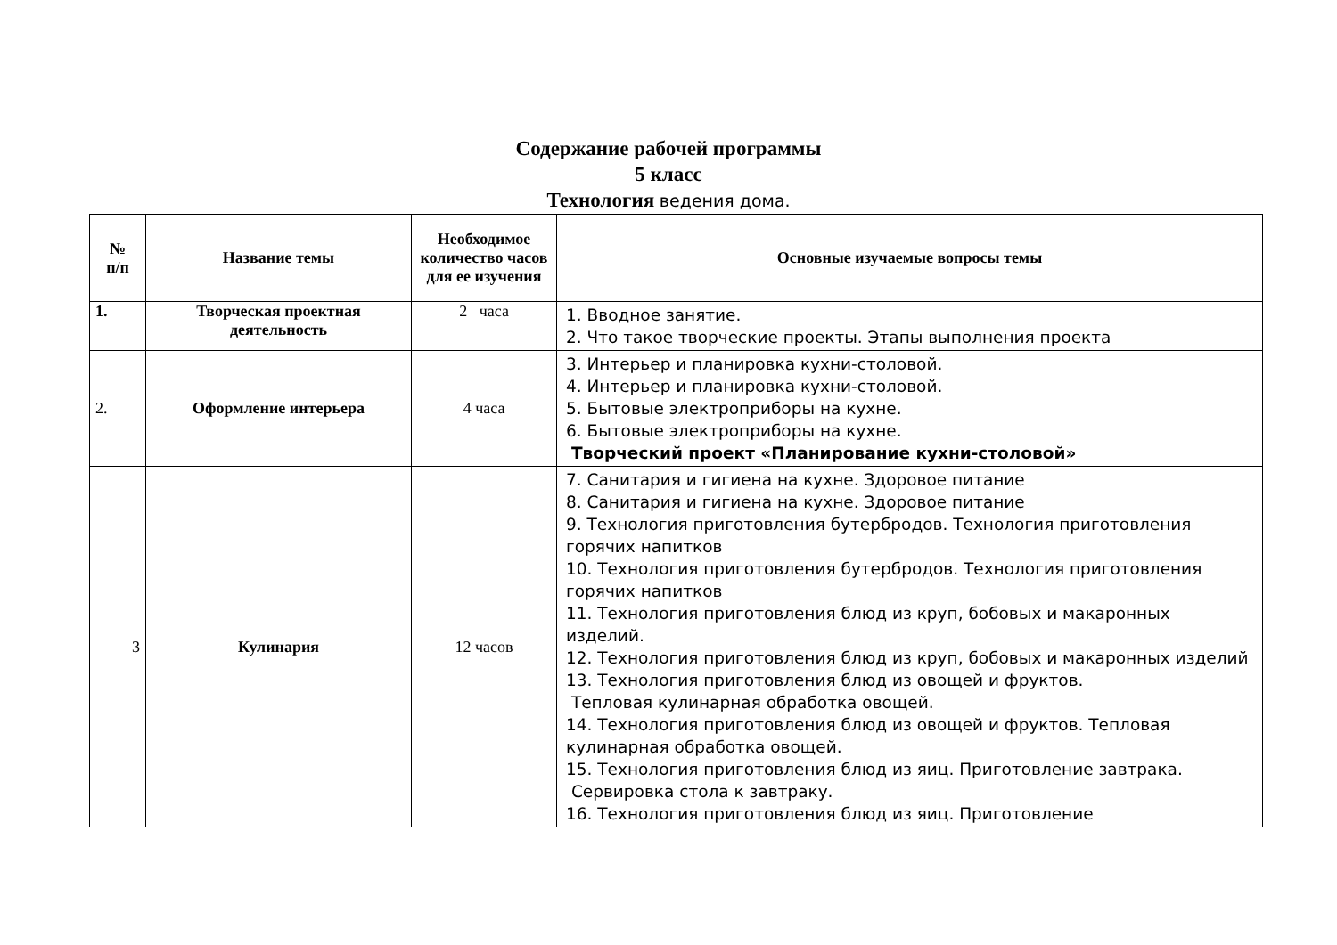Содержание рабочей программы
5 класс
Технология ведения дома.
| № п/п | Название темы | Необходимое количество часов для ее изучения | Основные изучаемые вопросы темы |
| --- | --- | --- | --- |
| 1. | Творческая проектная деятельность | 2 часа | 1. Вводное занятие. 2. Что такое творческие проекты. Этапы выполнения проекта |
| 2. | Оформление интерьера | 4 часа | 3. Интерьер и планировка кухни-столовой. 4. Интерьер и планировка кухни-столовой. 5. Бытовые электроприборы на кухне. 6. Бытовые электроприборы на кухне. Творческий проект «Планирование кухни-столовой» |
| 3 | Кулинария | 12 часов | 7. Санитария и гигиена на кухне. Здоровое питание 8. Санитария и гигиена на кухне. Здоровое питание 9. Технология приготовления бутербродов. Технология приготовления горячих напитков 10. Технология приготовления бутербродов. Технология приготовления горячих напитков 11. Технология приготовления блюд из круп, бобовых и макаронных изделий. 12. Технология приготовления блюд из круп, бобовых и макаронных изделий 13. Технология приготовления блюд из овощей и фруктов. Тепловая кулинарная обработка овощей. 14. Технология приготовления блюд из овощей и фруктов. Тепловая кулинарная обработка овощей. 15. Технология приготовления блюд из яиц. Приготовление завтрака. Сервировка стола к завтраку. 16. Технология приготовления блюд из яиц. Приготовление |